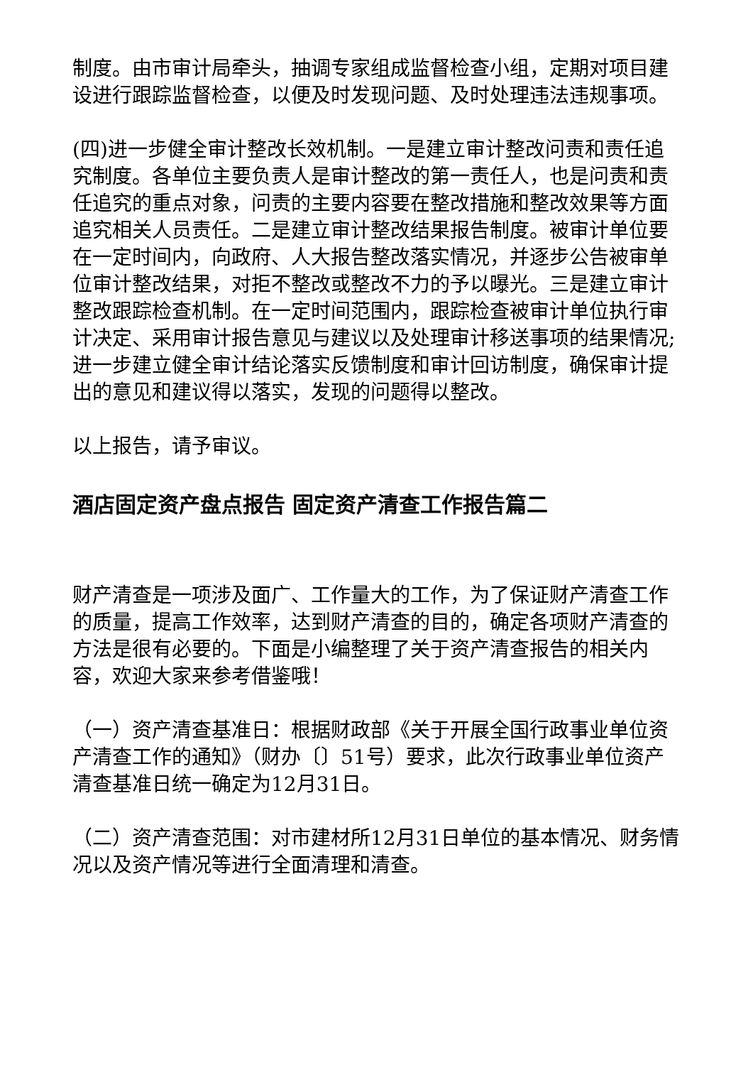制度。由市审计局牵头，抽调专家组成监督检查小组，定期对项目建设进行跟踪监督检查，以便及时发现问题、及时处理违法违规事项。
(四)进一步健全审计整改长效机制。一是建立审计整改问责和责任追究制度。各单位主要负责人是审计整改的第一责任人，也是问责和责任追究的重点对象，问责的主要内容要在整改措施和整改效果等方面追究相关人员责任。二是建立审计整改结果报告制度。被审计单位要在一定时间内，向政府、人大报告整改落实情况，并逐步公告被审单位审计整改结果，对拒不整改或整改不力的予以曝光。三是建立审计整改跟踪检查机制。在一定时间范围内，跟踪检查被审计单位执行审计决定、采用审计报告意见与建议以及处理审计移送事项的结果情况;进一步建立健全审计结论落实反馈制度和审计回访制度，确保审计提出的意见和建议得以落实，发现的问题得以整改。
以上报告，请予审议。
酒店固定资产盘点报告 固定资产清查工作报告篇二
财产清查是一项涉及面广、工作量大的工作，为了保证财产清查工作的质量，提高工作效率，达到财产清查的目的，确定各项财产清查的方法是很有必要的。下面是小编整理了关于资产清查报告的相关内容，欢迎大家来参考借鉴哦！
（一）资产清查基准日：根据财政部《关于开展全国行政事业单位资产清查工作的通知》（财办〔〕51号）要求，此次行政事业单位资产清查基准日统一确定为12月31日。
（二）资产清查范围：对市建材所12月31日单位的基本情况、财务情况以及资产情况等进行全面清理和清查。